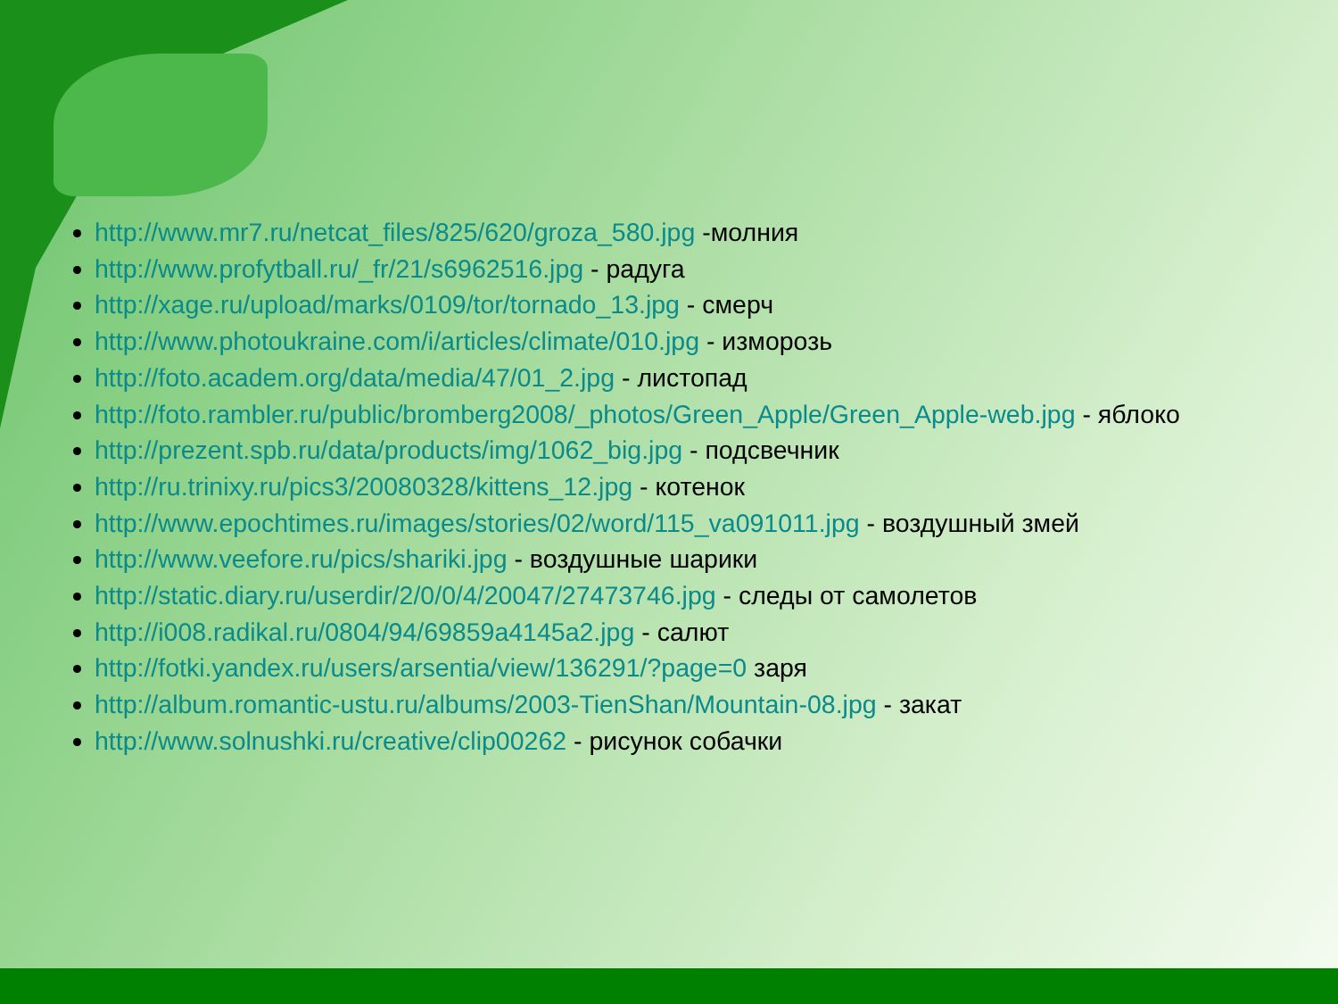http://www.mr7.ru/netcat_files/825/620/groza_580.jpg -молния
http://www.profytball.ru/_fr/21/s6962516.jpg - радуга
http://xage.ru/upload/marks/0109/tor/tornado_13.jpg - смерч
http://www.photoukraine.com/i/articles/climate/010.jpg - изморозь
http://foto.academ.org/data/media/47/01_2.jpg - листопад
http://foto.rambler.ru/public/bromberg2008/_photos/Green_Apple/Green_Apple-web.jpg - яблоко
http://prezent.spb.ru/data/products/img/1062_big.jpg - подсвечник
http://ru.trinixy.ru/pics3/20080328/kittens_12.jpg - котенок
http://www.epochtimes.ru/images/stories/02/word/115_va091011.jpg - воздушный змей
http://www.veefore.ru/pics/shariki.jpg - воздушные шарики
http://static.diary.ru/userdir/2/0/0/4/20047/27473746.jpg - следы от самолетов
http://i008.radikal.ru/0804/94/69859a4145a2.jpg - салют
http://fotki.yandex.ru/users/arsentia/view/136291/?page=0 заря
http://album.romantic-ustu.ru/albums/2003-TienShan/Mountain-08.jpg - закат
http://www.solnushki.ru/creative/clip00262 - рисунок собачки